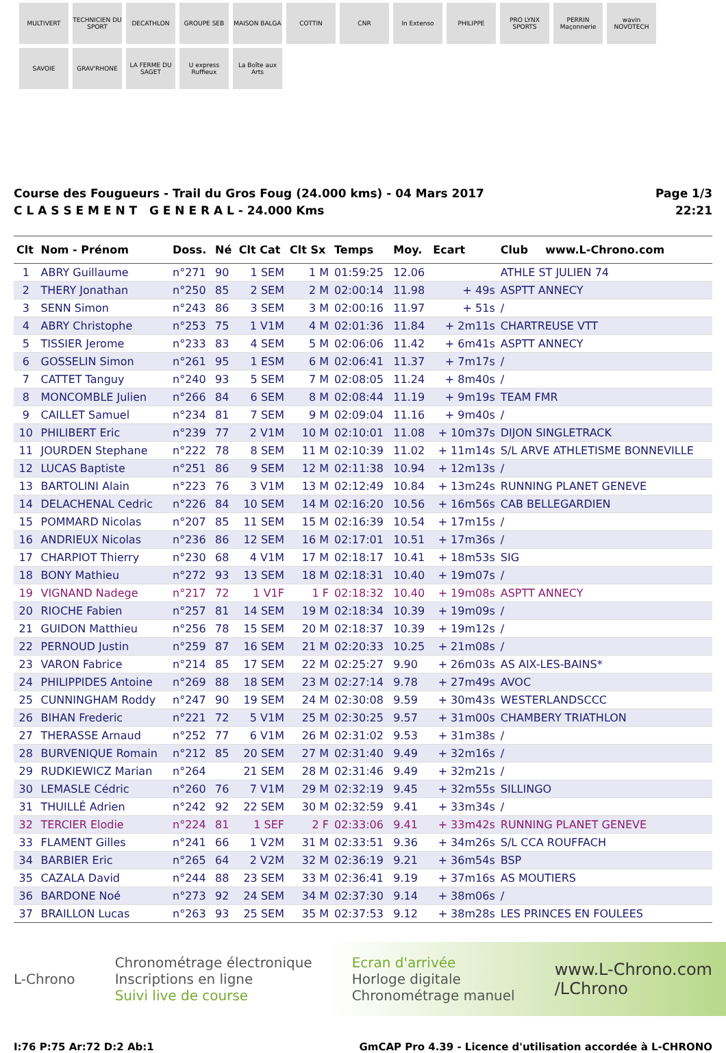MULTIVERT
TECHNICIEN DU SPORT
DECATHLON
GROUPE SEB
MAISON BALGA
COTTIN
CNR
In Extenso
PHILIPPE
PRO LYNX SPORTS
PERRIN Maçonnerie
wavin NOVOTECH
SAVOIE
GRAV'RHONE
LA FERME DU SAGET
U express Ruffieux
La Boîte aux Arts
Course des Fougueurs - Trail du Gros Foug (24.000 kms) - 04 Mars 2017
C L A S S E M E N T G E N E R A L - 24.000 Kms
Page 1/3
22:21
| Clt | Nom - Prénom | Doss. | Né | Clt Cat | Clt Sx | Temps | Moy. | Ecart | Club | www.L-Chrono.com |
| --- | --- | --- | --- | --- | --- | --- | --- | --- | --- | --- |
| 1 | ABRY Guillaume | n°271 | 90 | 1 SEM | 1 M | 01:59:25 | 12.06 | | ATHLE ST JULIEN 74 | |
| 2 | THERY Jonathan | n°250 | 85 | 2 SEM | 2 M | 02:00:14 | 11.98 | + 49s | ASPTT ANNECY | |
| 3 | SENN Simon | n°243 | 86 | 3 SEM | 3 M | 02:00:16 | 11.97 | + 51s | / | |
| 4 | ABRY Christophe | n°253 | 75 | 1 V1M | 4 M | 02:01:36 | 11.84 | + 2m11s | CHARTREUSE VTT | |
| 5 | TISSIER Jerome | n°233 | 83 | 4 SEM | 5 M | 02:06:06 | 11.42 | + 6m41s | ASPTT ANNECY | |
| 6 | GOSSELIN Simon | n°261 | 95 | 1 ESM | 6 M | 02:06:41 | 11.37 | + 7m17s | / | |
| 7 | CATTET Tanguy | n°240 | 93 | 5 SEM | 7 M | 02:08:05 | 11.24 | + 8m40s | / | |
| 8 | MONCOMBLE Julien | n°266 | 84 | 6 SEM | 8 M | 02:08:44 | 11.19 | + 9m19s | TEAM FMR | |
| 9 | CAILLET Samuel | n°234 | 81 | 7 SEM | 9 M | 02:09:04 | 11.16 | + 9m40s | / | |
| 10 | PHILIBERT Eric | n°239 | 77 | 2 V1M | 10 M | 02:10:01 | 11.08 | + 10m37s | DIJON SINGLETRACK | |
| 11 | JOURDEN Stephane | n°222 | 78 | 8 SEM | 11 M | 02:10:39 | 11.02 | + 11m14s | S/L ARVE ATHLETISME BONNEVILLE | |
| 12 | LUCAS Baptiste | n°251 | 86 | 9 SEM | 12 M | 02:11:38 | 10.94 | + 12m13s | / | |
| 13 | BARTOLINI Alain | n°223 | 76 | 3 V1M | 13 M | 02:12:49 | 10.84 | + 13m24s | RUNNING PLANET GENEVE | |
| 14 | DELACHENAL Cedric | n°226 | 84 | 10 SEM | 14 M | 02:16:20 | 10.56 | + 16m56s | CAB BELLEGARDIEN | |
| 15 | POMMARD Nicolas | n°207 | 85 | 11 SEM | 15 M | 02:16:39 | 10.54 | + 17m15s | / | |
| 16 | ANDRIEUX Nicolas | n°236 | 86 | 12 SEM | 16 M | 02:17:01 | 10.51 | + 17m36s | / | |
| 17 | CHARPIOT Thierry | n°230 | 68 | 4 V1M | 17 M | 02:18:17 | 10.41 | + 18m53s | SIG | |
| 18 | BONY Mathieu | n°272 | 93 | 13 SEM | 18 M | 02:18:31 | 10.40 | + 19m07s | / | |
| 19 | VIGNAND Nadege | n°217 | 72 | 1 V1F | 1 F | 02:18:32 | 10.40 | + 19m08s | ASPTT ANNECY | |
| 20 | RIOCHE Fabien | n°257 | 81 | 14 SEM | 19 M | 02:18:34 | 10.39 | + 19m09s | / | |
| 21 | GUIDON Matthieu | n°256 | 78 | 15 SEM | 20 M | 02:18:37 | 10.39 | + 19m12s | / | |
| 22 | PERNOUD Justin | n°259 | 87 | 16 SEM | 21 M | 02:20:33 | 10.25 | + 21m08s | / | |
| 23 | VARON Fabrice | n°214 | 85 | 17 SEM | 22 M | 02:25:27 | 9.90 | + 26m03s | AS AIX-LES-BAINS* | |
| 24 | PHILIPPIDES Antoine | n°269 | 88 | 18 SEM | 23 M | 02:27:14 | 9.78 | + 27m49s | AVOC | |
| 25 | CUNNINGHAM Roddy | n°247 | 90 | 19 SEM | 24 M | 02:30:08 | 9.59 | + 30m43s | WESTERLANDSCCC | |
| 26 | BIHAN Frederic | n°221 | 72 | 5 V1M | 25 M | 02:30:25 | 9.57 | + 31m00s | CHAMBERY TRIATHLON | |
| 27 | THERASSE Arnaud | n°252 | 77 | 6 V1M | 26 M | 02:31:02 | 9.53 | + 31m38s | / | |
| 28 | BURVENIQUE Romain | n°212 | 85 | 20 SEM | 27 M | 02:31:40 | 9.49 | + 32m16s | / | |
| 29 | RUDKIEWICZ Marian | n°264 | | 21 SEM | 28 M | 02:31:46 | 9.49 | + 32m21s | / | |
| 30 | LEMASLE Cédric | n°260 | 76 | 7 V1M | 29 M | 02:32:19 | 9.45 | + 32m55s | SILLINGO | |
| 31 | THUILLÉ Adrien | n°242 | 92 | 22 SEM | 30 M | 02:32:59 | 9.41 | + 33m34s | / | |
| 32 | TERCIER Elodie | n°224 | 81 | 1 SEF | 2 F | 02:33:06 | 9.41 | + 33m42s | RUNNING PLANET GENEVE | |
| 33 | FLAMENT Gilles | n°241 | 66 | 1 V2M | 31 M | 02:33:51 | 9.36 | + 34m26s | S/L CCA ROUFFACH | |
| 34 | BARBIER Eric | n°265 | 64 | 2 V2M | 32 M | 02:36:19 | 9.21 | + 36m54s | BSP | |
| 35 | CAZALA David | n°244 | 88 | 23 SEM | 33 M | 02:36:41 | 9.19 | + 37m16s | AS MOUTIERS | |
| 36 | BARDONE Noé | n°273 | 92 | 24 SEM | 34 M | 02:37:30 | 9.14 | + 38m06s | / | |
| 37 | BRAILLON Lucas | n°263 | 93 | 25 SEM | 35 M | 02:37:53 | 9.12 | + 38m28s | LES PRINCES EN FOULEES | |
L-Chrono
Chronométrage électronique
Inscriptions en ligne
Suivi live de course
Ecran d'arrivée
Horloge digitale
Chronométrage manuel
www.L-Chrono.com
/LChrono
I:76 P:75 Ar:72 D:2 Ab:1 GmCAP Pro 4.39 - Licence d'utilisation accordée à L-CHRONO